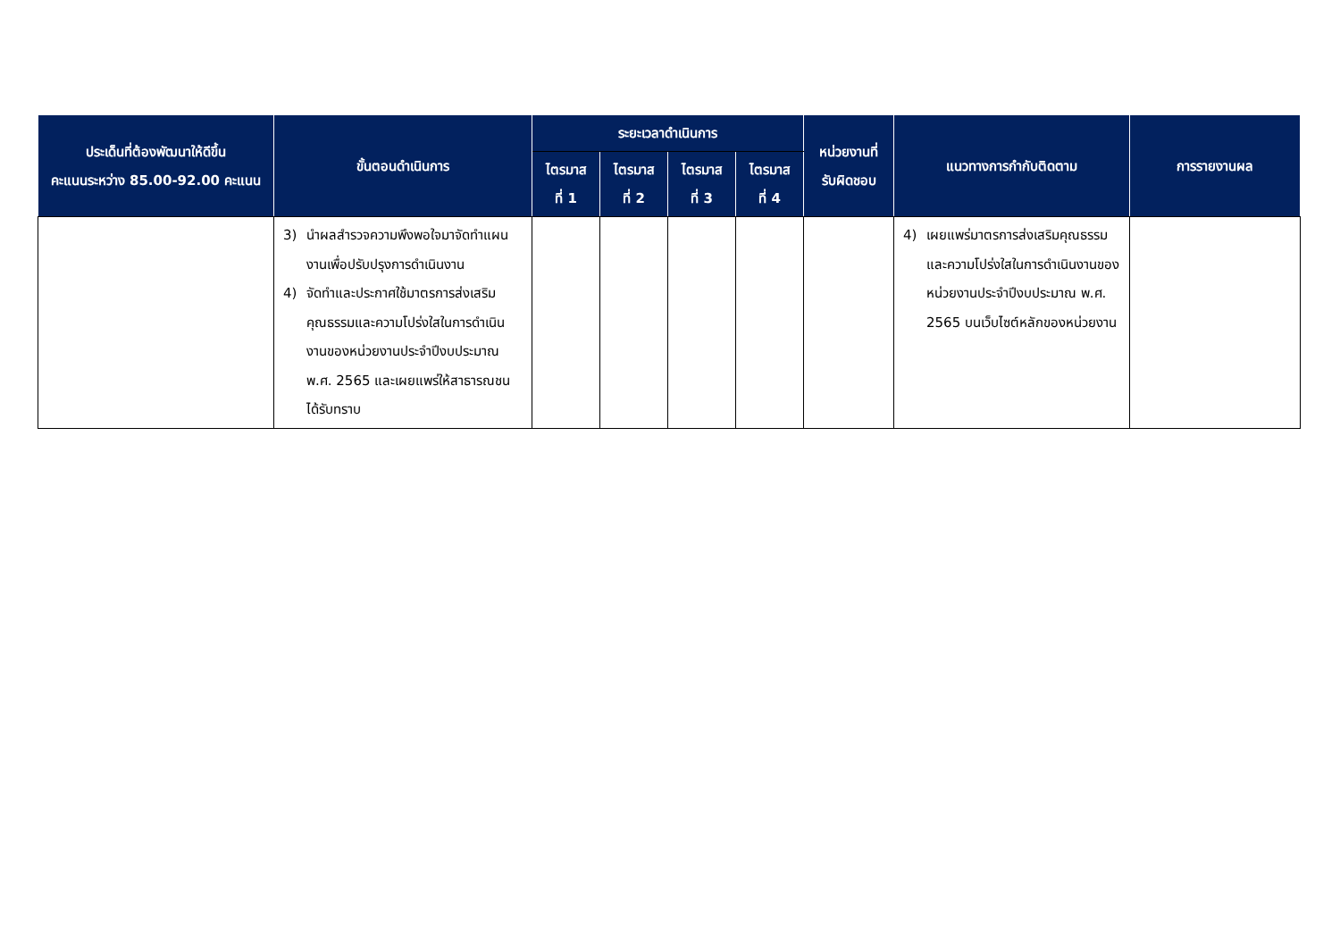| ประเด็นที่ต้องพัฒนาให้ดีขึ้น คะแนนระหว่าง 85.00-92.00 คะแนน | ขั้นตอนดำเนินการ | ระยะเวลาดำเนินการ | | | | หน่วยงานที่ รับผิดชอบ | แนวทางการกำกับติดตาม | การรายงานผล |
| --- | --- | --- | --- | --- | --- | --- | --- | --- |
| | | ไตรมาส ที่ 1 | ไตรมาส ที่ 2 | ไตรมาส ที่ 3 | ไตรมาส ที่ 4 | | | |
| | 3) นำผลสำรวจความพึงพอใจมาจัดทำแผนงานเพื่อปรับปรุงการดำเนินงาน 4) จัดทำและประกาศใช้มาตรการส่งเสริมคุณธรรมและความโปร่งใสในการดำเนินงานของหน่วยงานประจำปีงบประมาณ พ.ศ. 2565 และเผยแพร่ให้สาธารณชนได้รับทราบ | | | | | | 4) เผยแพร่มาตรการส่งเสริมคุณธรรมและความโปร่งใสในการดำเนินงานของหน่วยงานประจำปีงบประมาณ พ.ศ. 2565 บนเว็บไซต์หลักของหน่วยงาน | |